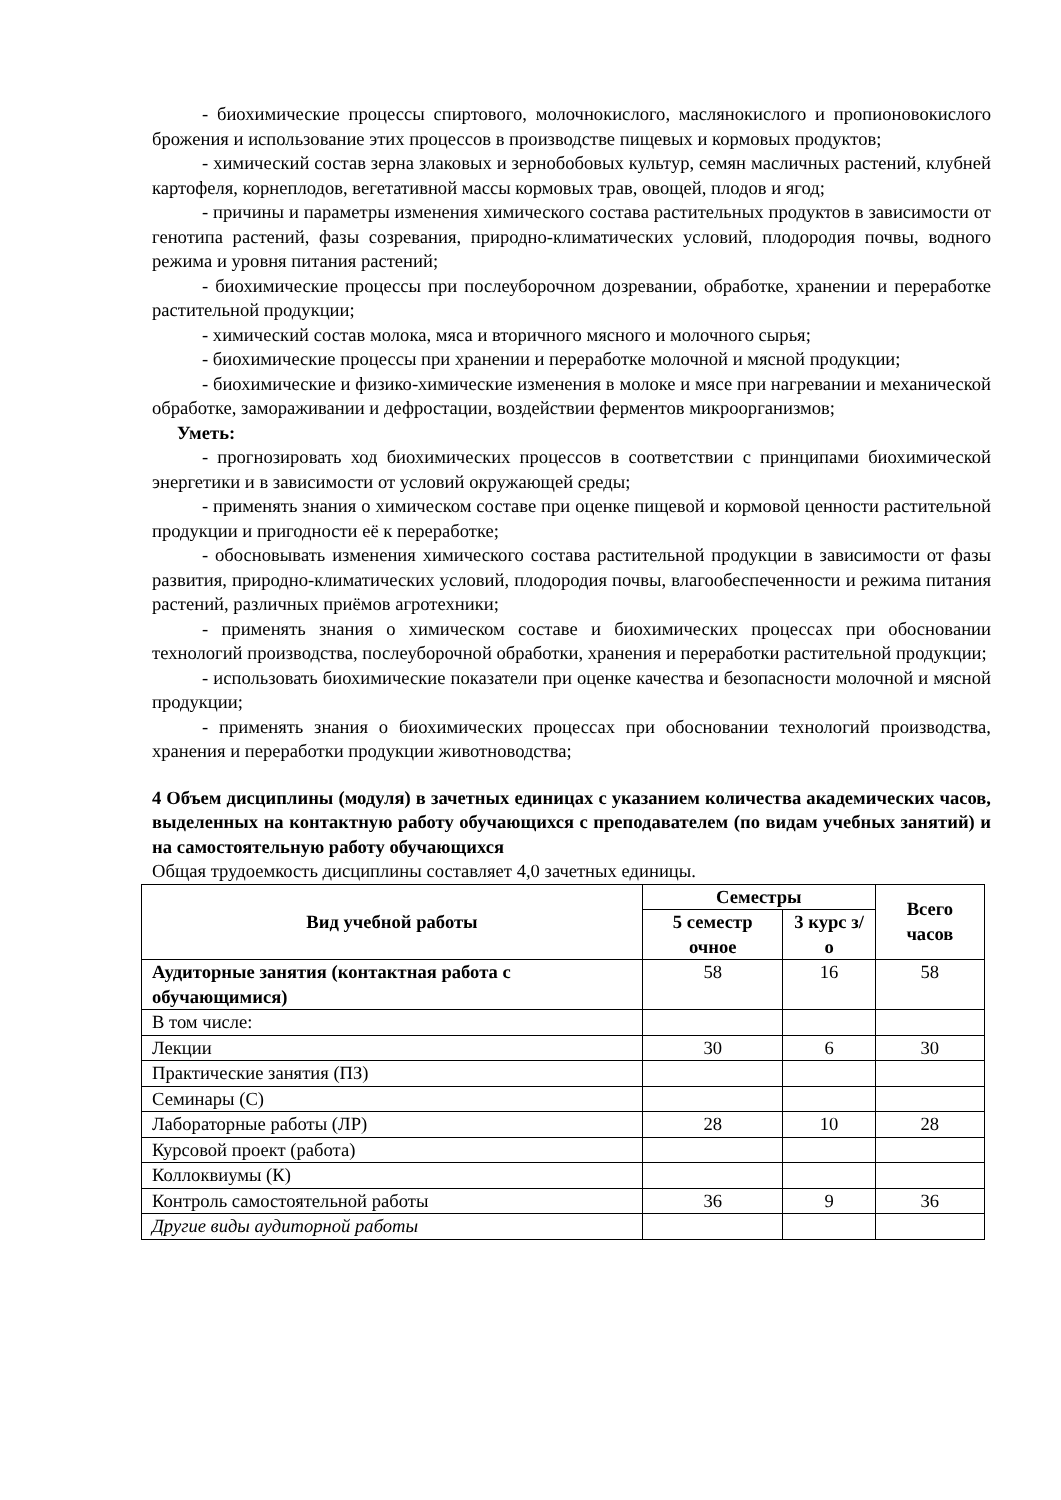- биохимические процессы спиртового, молочнокислого, маслянокислого и пропионовокислого брожения и использование этих процессов в производстве пищевых и кормовых продуктов;
- химический состав зерна злаковых и зернобобовых культур, семян масличных растений, клубней картофеля, корнеплодов, вегетативной массы кормовых трав, овощей, плодов и ягод;
- причины и параметры изменения химического состава растительных продуктов в зависимости от генотипа растений, фазы созревания, природно-климатических условий, плодородия почвы, водного режима и уровня питания растений;
- биохимические процессы при послеуборочном дозревании, обработке, хранении и переработке растительной продукции;
- химический состав молока, мяса и вторичного мясного и молочного сырья;
- биохимические процессы при хранении и переработке молочной и мясной продукции;
- биохимические и физико-химические изменения в молоке и мясе при нагревании и механической обработке, замораживании и дефростации, воздействии ферментов микроорганизмов;
Уметь:
- прогнозировать ход биохимических процессов в соответствии с принципами биохимической энергетики и в зависимости от условий окружающей среды;
- применять знания о химическом составе при оценке пищевой и кормовой ценности растительной продукции и пригодности её к переработке;
- обосновывать изменения химического состава растительной продукции в зависимости от фазы развития, природно-климатических условий, плодородия почвы, влагообеспеченности и режима питания растений, различных приёмов агротехники;
- применять знания о химическом составе и биохимических процессах при обосновании технологий производства, послеуборочной обработки, хранения и переработки растительной продукции;
- использовать биохимические показатели при оценке качества и безопасности молочной и мясной продукции;
- применять знания о биохимических процессах при обосновании технологий производства, хранения и переработки продукции животноводства;
4 Объем дисциплины (модуля) в зачетных единицах с указанием количества академических часов, выделенных на контактную работу обучающихся с преподавателем (по видам учебных занятий) и на самостоятельную работу обучающихся
Общая трудоемкость дисциплины составляет 4,0 зачетных единицы.
| Вид учебной работы | Семестры | | Всего часов |
| --- | --- | --- | --- |
| | 5 семестр очное | 3 курс з/о | |
| Аудиторные занятия (контактная работа с обучающимися) | 58 | 16 | 58 |
| В том числе: | | | |
| Лекции | 30 | 6 | 30 |
| Практические занятия (ПЗ) | | | |
| Семинары (С) | | | |
| Лабораторные работы (ЛР) | 28 | 10 | 28 |
| Курсовой проект (работа) | | | |
| Коллоквиумы (К) | | | |
| Контроль самостоятельной работы | 36 | 9 | 36 |
| Другие виды аудиторной работы | | | |